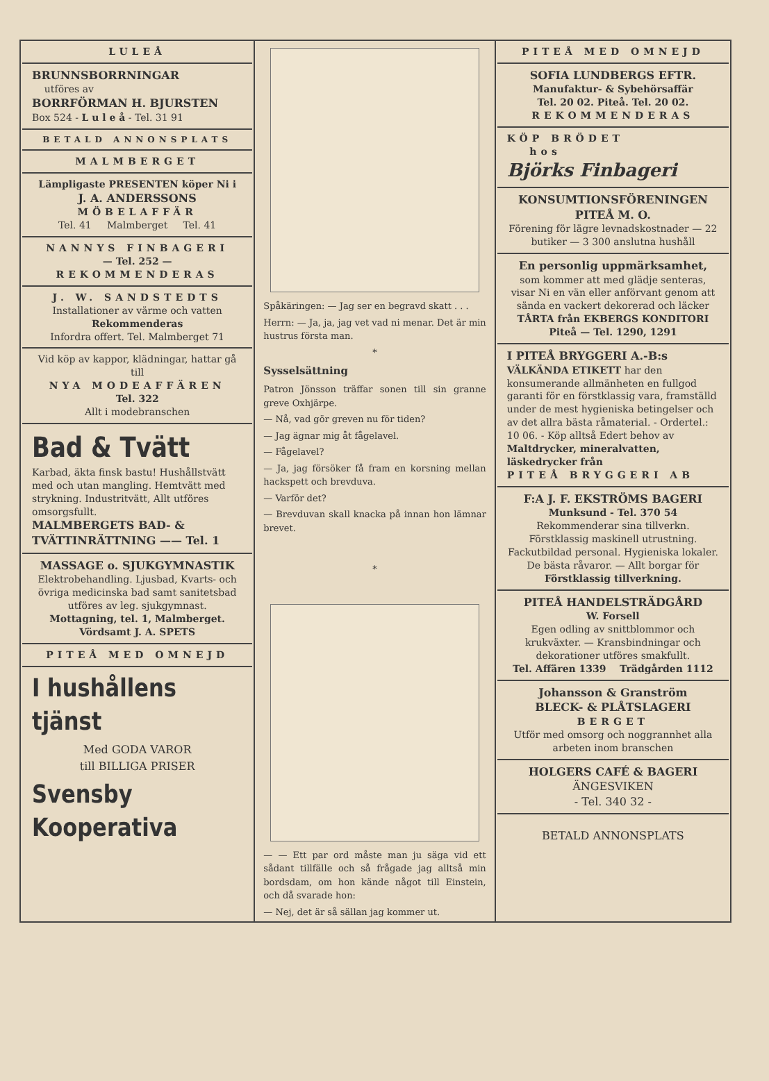LULEÅ
BRUNNSBORRNINGAR
utföres av
BORRFÖRMAN H. BJURSTEN
Box 524 - L u l e å - Tel. 31 91
BETALD ANNONSPLATS
MALMBERGET
Lämpligaste PRESENTEN köper Ni i
J. A. ANDERSSONS
MÖBELAFFÄR
Tel. 41 Malmberget Tel. 41
NANNYS FINBAGERI
— Tel. 252 —
REKOMMENDERAS
J. W. SANDSTEDTS
Installationer av värme och vatten
Rekommenderas
Infordra offert. Tel. Malmberget 71
Vid köp av kappor, klädningar, hattar gå till
NYA MODEAFFÄREN
Tel. 322
Allt i modebranschen
Bad & Tvätt
Karbad, äkta finsk bastu! Hushållstvätt med och utan mangling. Hemtvätt med strykning. Industritvätt, Allt utföres omsorgsfullt.
MALMBERGETS BAD- & TVÄTTINRÄTTNING —— Tel. 1
MASSAGE o. SJUKGYMNASTIK
Elektrobehandling. Ljusbad, Kvarts- och övriga medicinska bad samt sanitetsbad utföres av leg. sjukgymnast.
Mottagning, tel. 1, Malmberget.
Vördsamt J. A. SPETS
PITEÅ MED OMNEJD
I hushållens tjänst
Med GODA VAROR
till BILLIGA PRISER
Svensby Kooperativa
Spåkäringen: — Jag ser en begravd skatt . . .
Herrn: — Ja, ja, jag vet vad ni menar. Det är min hustrus första man.
*
Sysselsättning
Patron Jönsson träffar sonen till sin granne greve Oxhjärpe.
— Nå, vad gör greven nu för tiden?
— Jag ägnar mig åt fågelavel.
— Fågelavel?
— Ja, jag försöker få fram en korsning mellan hackspett och brevduva.
— Varför det?
— Brevduvan skall knacka på innan hon lämnar brevet.
*
— — Ett par ord måste man ju säga vid ett sådant tillfälle och så frågade jag alltså min bordsdam, om hon kände något till Einstein, och då svarade hon:
— Nej, det är så sällan jag kommer ut.
PITEÅ MED OMNEJD
SOFIA LUNDBERGS EFTR.
Manufaktur- & Sybehörsaffär
Tel. 20 02. Piteå. Tel. 20 02.
REKOMMENDERAS
KÖP BRÖDET
hos
Björks Finbageri
KONSUMTIONSFÖRENINGEN
PITEÅ M. O.
Förening för lägre levnadskostnader — 22 butiker — 3 300 anslutna hushåll
En personlig uppmärksamhet,
som kommer att med glädje senteras, visar Ni en vän eller anförvant genom att sända en vackert dekorerad och läcker TÅRTA från EKBERGS KONDITORI
Piteå — Tel. 1290, 1291
I PITEÅ BRYGGERI A.-B:s
VÄLKÄNDA ETIKETT har den konsumerande allmänheten en fullgod garanti för en förstklassig vara, framställd under de mest hygieniska betingelser och av det allra bästa råmaterial. - Ordertel.: 10 06. - Köp alltså Edert behov av Maltdrycker, mineralvatten, läskedrycker från
PITEÅ BRYGGERI AB
F:A J. F. EKSTRÖMS BAGERI
Munksund - Tel. 370 54
Rekommenderar sina tillverkn. Förstklassig maskinell utrustning. Fackutbildad personal. Hygieniska lokaler. De bästa råvaror. — Allt borgar för Förstklassig tillverkning.
PITEÅ HANDELSTRÄDGÅRD
W. Forsell
Egen odling av snittblommor och krukväxter. — Kransbindningar och dekorationer utföres smakfullt.
Tel. Affären 1339 Trädgården 1112
Johansson & Granström
BLECK- & PLÅTSLAGERI
BERGET
Utför med omsorg och noggrannhet alla arbeten inom branschen
HOLGERS CAFÉ & BAGERI
ÄNGESVIKEN
- Tel. 340 32 -
BETALD ANNONSPLATS